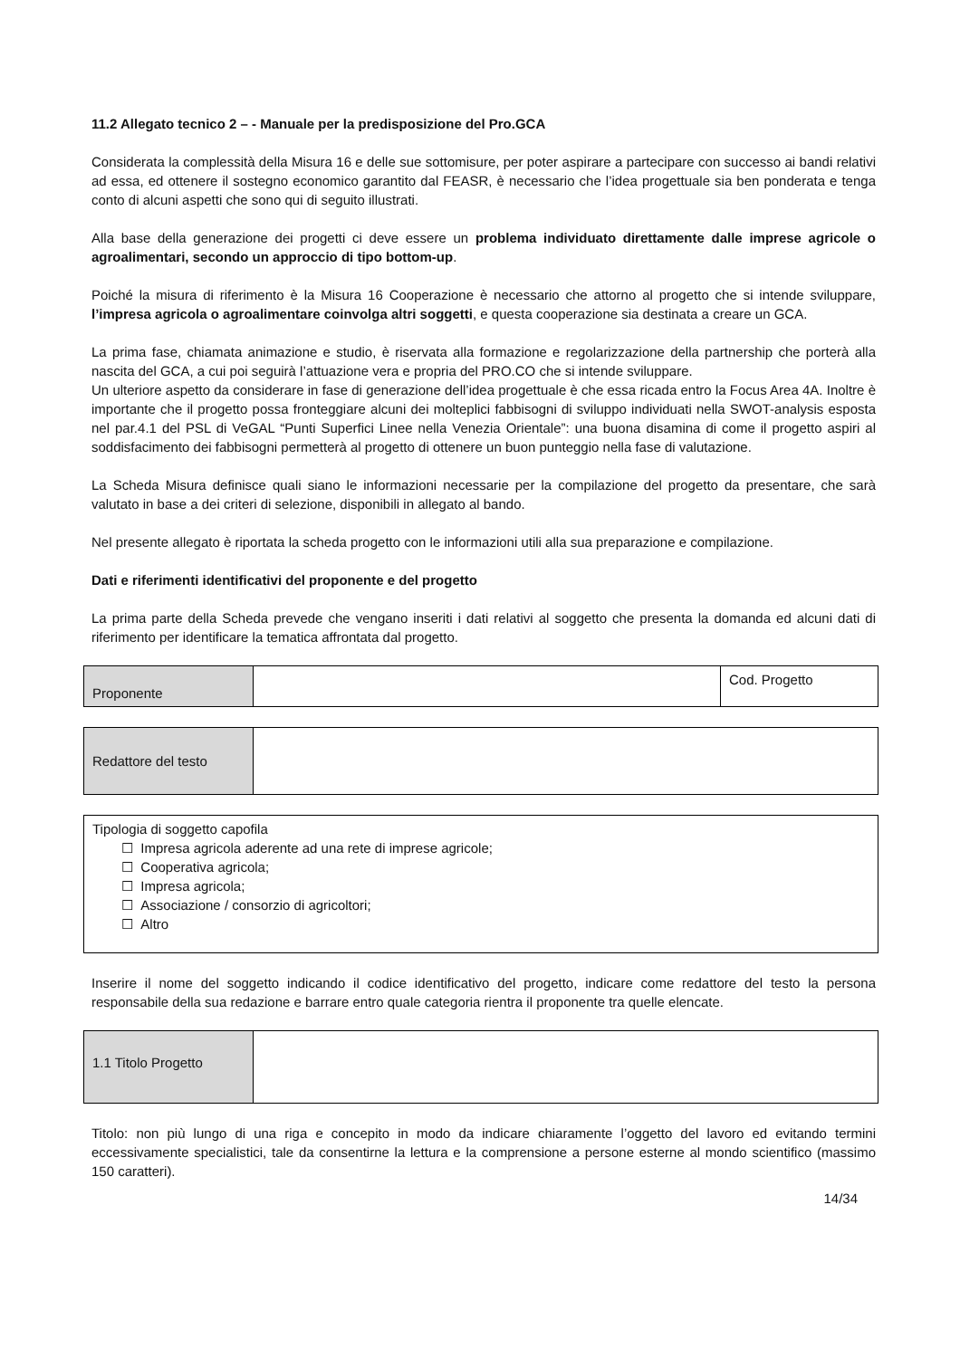11.2 Allegato tecnico 2 – - Manuale per la predisposizione del Pro.GCA
Considerata la complessità della Misura 16 e delle sue sottomisure, per poter aspirare a partecipare con successo ai bandi relativi ad essa, ed ottenere il sostegno economico garantito dal FEASR, è necessario che l’idea progettuale sia ben ponderata e tenga conto di alcuni aspetti che sono qui di seguito illustrati.
Alla base della generazione dei progetti ci deve essere un problema individuato direttamente dalle imprese agricole o agroalimentari, secondo un approccio di tipo bottom-up.
Poiché la misura di riferimento è la Misura 16 Cooperazione è necessario che attorno al progetto che si intende sviluppare, l’impresa agricola o agroalimentare coinvolga altri soggetti, e questa cooperazione sia destinata a creare un GCA.
La prima fase, chiamata animazione e studio, è riservata alla formazione e regolarizzazione della partnership che porterà alla nascita del GCA, a cui poi seguirà l’attuazione vera e propria del PRO.CO che si intende sviluppare.
Un ulteriore aspetto da considerare in fase di generazione dell’idea progettuale è che essa ricada entro la Focus Area 4A. Inoltre è importante che il progetto possa fronteggiare alcuni dei molteplici fabbisogni di sviluppo individuati nella SWOT-analysis esposta nel par.4.1 del PSL di VeGAL “Punti Superfici Linee nella Venezia Orientale”: una buona disamina di come il progetto aspiri al soddisfacimento dei fabbisogni permetterà al progetto di ottenere un buon punteggio nella fase di valutazione.
La Scheda Misura definisce quali siano le informazioni necessarie per la compilazione del progetto da presentare, che sarà valutato in base a dei criteri di selezione, disponibili in allegato al bando.
Nel presente allegato è riportata la scheda progetto con le informazioni utili alla sua preparazione e compilazione.
Dati e riferimenti identificativi del proponente e del progetto
La prima parte della Scheda prevede che vengano inseriti i dati relativi al soggetto che presenta la domanda ed alcuni dati di riferimento per identificare la tematica affrontata dal progetto.
| Proponente | | Cod. Progetto |
| Redattore del testo | |
| Tipologia di soggetto capofila ☐ Impresa agricola aderente ad una rete di imprese agricole; ☐ Cooperativa agricola; ☐ Impresa agricola; ☐ Associazione / consorzio di agricoltori; ☐ Altro |
Inserire il nome del soggetto indicando il codice identificativo del progetto, indicare come redattore del testo la persona responsabile della sua redazione e barrare entro quale categoria rientra il proponente tra quelle elencate.
| 1.1 Titolo Progetto | |
Titolo: non più lungo di una riga e concepito in modo da indicare chiaramente l’oggetto del lavoro ed evitando termini eccessivamente specialistici, tale da consentirne la lettura e la comprensione a persone esterne al mondo scientifico (massimo 150 caratteri).
14/34